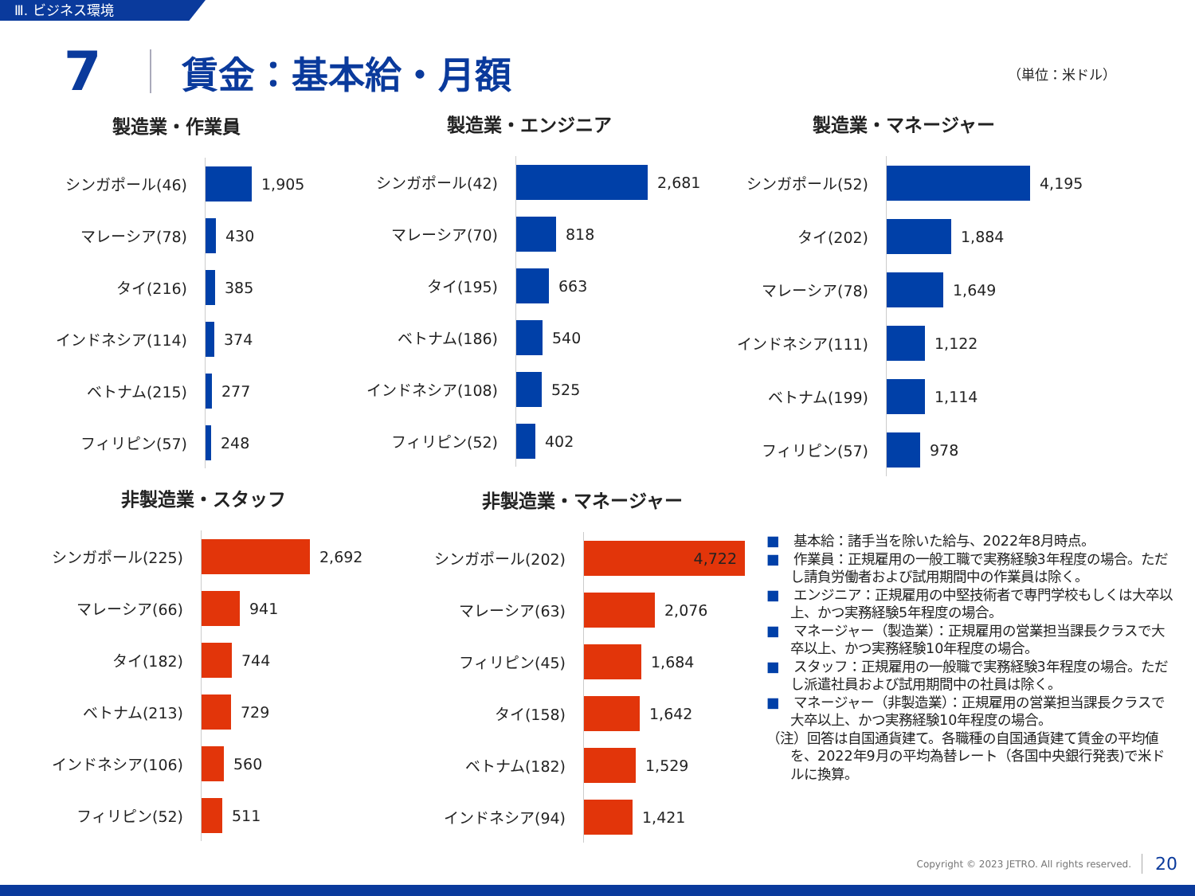Ⅲ. ビジネス環境
7 賃金：基本給・月額
（単位：米ドル）
製造業・作業員
シンガポール(46)
1,905
マレーシア(78)
430
タイ(216)
385
インドネシア(114)
374
ベトナム(215)
277
フィリピン(57)
248
製造業・エンジニア
シンガポール(42)
2,681
マレーシア(70)
818
タイ(195)
663
ベトナム(186)
540
インドネシア(108)
525
フィリピン(52)
402
製造業・マネージャー
シンガポール(52)
4,195
タイ(202)
1,884
マレーシア(78)
1,649
インドネシア(111)
1,122
ベトナム(199)
1,114
フィリピン(57)
978
非製造業・スタッフ
シンガポール(225)
2,692
マレーシア(66)
941
タイ(182)
744
ベトナム(213)
729
インドネシア(106)
560
フィリピン(52)
511
非製造業・マネージャー
シンガポール(202)
4,722
マレーシア(63)
2,076
フィリピン(45)
1,684
タイ(158)
1,642
ベトナム(182)
1,529
インドネシア(94)
1,421
■　基本給：諸手当を除いた給与、2022年8月時点。
■　作業員：正規雇用の一般工職で実務経験3年程度の場合。ただし請負労働者および試用期間中の作業員は除く。
■　エンジニア：正規雇用の中堅技術者で専門学校もしくは大卒以上、かつ実務経験5年程度の場合。
■　マネージャー（製造業）：正規雇用の営業担当課長クラスで大卒以上、かつ実務経験10年程度の場合。
■　スタッフ：正規雇用の一般職で実務経験3年程度の場合。ただし派遣社員および試用期間中の社員は除く。
■　マネージャー（非製造業）：正規雇用の営業担当課長クラスで大卒以上、かつ実務経験10年程度の場合。
（注）回答は自国通貨建て。各職種の自国通貨建て賃金の平均値を、2022年9月の平均為替レート（各国中央銀行発表)で米ドルに換算。
Copyright © 2023 JETRO. All rights reserved.
20